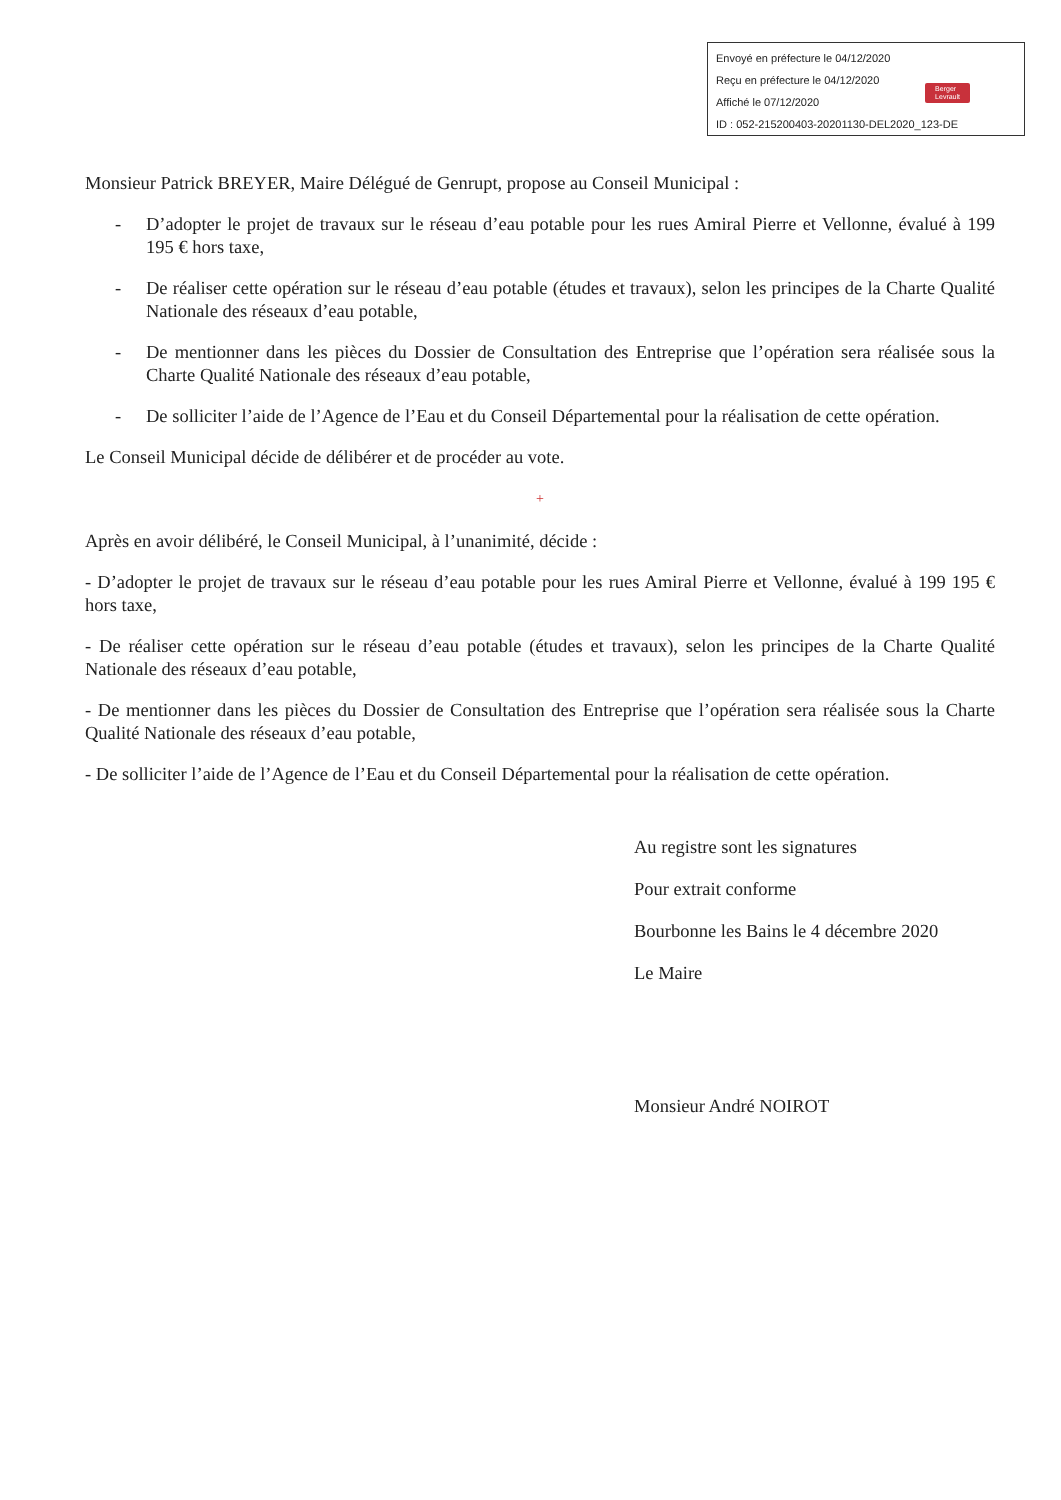Envoyé en préfecture le 04/12/2020
Reçu en préfecture le 04/12/2020
Affiché le 07/12/2020
ID : 052-215200403-20201130-DEL2020_123-DE
Berger
Levrault
Monsieur Patrick BREYER, Maire Délégué de Genrupt, propose au Conseil Municipal :
- D’adopter le projet de travaux sur le réseau d’eau potable pour les rues Amiral Pierre et Vellonne, évalué à 199 195 € hors taxe,
- De réaliser cette opération sur le réseau d’eau potable (études et travaux), selon les principes de la Charte Qualité Nationale des réseaux d’eau potable,
- De mentionner dans les pièces du Dossier de Consultation des Entreprise que l’opération sera réalisée sous la Charte Qualité Nationale des réseaux d’eau potable,
- De solliciter l’aide de l’Agence de l’Eau et du Conseil Départemental pour la réalisation de cette opération.
Le Conseil Municipal décide de délibérer et de procéder au vote.
+
Après en avoir délibéré, le Conseil Municipal, à l’unanimité, décide :
- D’adopter le projet de travaux sur le réseau d’eau potable pour les rues Amiral Pierre et Vellonne, évalué à 199 195 € hors taxe,
- De réaliser cette opération sur le réseau d’eau potable (études et travaux), selon les principes de la Charte Qualité Nationale des réseaux d’eau potable,
- De mentionner dans les pièces du Dossier de Consultation des Entreprise que l’opération sera réalisée sous la Charte Qualité Nationale des réseaux d’eau potable,
- De solliciter l’aide de l’Agence de l’Eau et du Conseil Départemental pour la réalisation de cette opération.
Au registre sont les signatures
Pour extrait conforme
Bourbonne les Bains le 4 décembre 2020
Le Maire
Monsieur André NOIROT